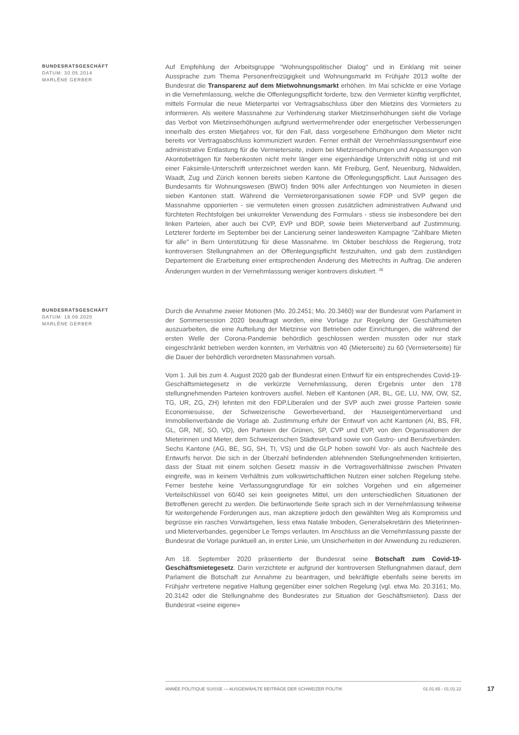BUNDESRATSGESCHÄFT
DATUM: 30.05.2014
MARLÈNE GERBER
Auf Empfehlung der Arbeitsgruppe "Wohnungspolitischer Dialog" und in Einklang mit seiner Aussprache zum Thema Personenfreizügigkeit und Wohnungsmarkt im Frühjahr 2013 wollte der Bundesrat die Transparenz auf dem Mietwohnungsmarkt erhöhen. Im Mai schickte er eine Vorlage in die Vernehmlassung, welche die Offenlegungspflicht forderte, bzw. den Vermieter künftig verpflichtet, mittels Formular die neue Mieterpartei vor Vertragsabschluss über den Mietzins des Vormieters zu informieren. Als weitere Massnahme zur Verhinderung starker Mietzinserhöhungen sieht die Vorlage das Verbot von Mietzinserhöhungen aufgrund wertvermehrender oder energetischer Verbesserungen innerhalb des ersten Mietjahres vor, für den Fall, dass vorgesehene Erhöhungen dem Mieter nicht bereits vor Vertragsabschluss kommuniziert wurden. Ferner enthält der Vernehmlassungsentwurf eine administrative Entlastung für die Vermieterseite, indem bei Mietzinserhöhungen und Anpassungen von Akontobeträgen für Nebenkosten nicht mehr länger eine eigenhändige Unterschrift nötig ist und mit einer Faksimile-Unterschrift unterzeichnet werden kann. Mit Freiburg, Genf, Neuenburg, Nidwalden, Waadt, Zug und Zürich kennen bereits sieben Kantone die Offenlegungspflicht. Laut Aussagen des Bundesamts für Wohnungswesen (BWO) finden 90% aller Anfechtungen von Neumieten in diesen sieben Kantonen statt. Während die Vermieterorganisationen sowie FDP und SVP gegen die Massnahme opponierten - sie vermuteten einen grossen zusätzlichen administrativen Aufwand und fürchteten Rechtsfolgen bei unkorrekter Verwendung des Formulars - stiess sie insbesondere bei den linken Parteien, aber auch bei CVP, EVP und BDP, sowie beim Mieterverband auf Zustimmung. Letzterer forderte im September bei der Lancierung seiner landesweiten Kampagne "Zahlbare Mieten für alle" in Bern Unterstützung für diese Massnahme. Im Oktober beschloss die Regierung, trotz kontroversen Stellungnahmen an der Offenlegungspflicht festzuhalten, und gab dem zuständigen Departement die Erarbeitung einer entsprechenden Änderung des Mietrechts in Auftrag. Die anderen Änderungen wurden in der Vernehmlassung weniger kontrovers diskutiert. <sup>28</sup>
BUNDESRATSGESCHÄFT
DATUM: 18.09.2020
MARLÈNE GERBER
Durch die Annahme zweier Motionen (Mo. 20.2451; Mo. 20.3460) war der Bundesrat vom Parlament in der Sommersession 2020 beauftragt worden, eine Vorlage zur Regelung der Geschäftsmieten auszuarbeiten, die eine Aufteilung der Mietzinse von Betrieben oder Einrichtungen, die während der ersten Welle der Corona-Pandemie behördlich geschlossen werden mussten oder nur stark eingeschränkt betrieben werden konnten, im Verhältnis von 40 (Mieterseite) zu 60 (Vermieterseite) für die Dauer der behördlich verordneten Massnahmen vorsah.
Vom 1. Juli bis zum 4. August 2020 gab der Bundesrat einen Entwurf für ein entsprechendes Covid-19-Geschäftsmietegesetz in die verkürzte Vernehmlassung, deren Ergebnis unter den 178 stellungnehmenden Parteien kontrovers ausfiel. Neben elf Kantonen (AR, BL, GE, LU, NW, OW, SZ, TG, UR, ZG, ZH) lehnten mit den FDP.Liberalen und der SVP auch zwei grosse Parteien sowie Economiesuisse, der Schweizerische Gewerbeverband, der Hauseigentümerverband und Immobilienverbände die Vorlage ab. Zustimmung erfuhr der Entwurf von acht Kantonen (AI, BS, FR, GL, GR, NE, SO, VD), den Parteien der Grünen, SP, CVP und EVP, von den Organisationen der Mieterinnen und Mieter, dem Schweizerischen Städteverband sowie von Gastro- und Berufsverbänden. Sechs Kantone (AG, BE, SG, SH, TI, VS) und die GLP hoben sowohl Vor- als auch Nachteile des Entwurfs hervor. Die sich in der Überzahl befindenden ablehnenden Stellungnehmenden kritisierten, dass der Staat mit einem solchen Gesetz massiv in die Vertragsverhältnisse zwischen Privaten eingreife, was in keinem Verhältnis zum volkswirtschaftlichen Nutzen einer solchen Regelung stehe. Ferner bestehe keine Verfassungsgrundlage für ein solches Vorgehen und ein allgemeiner Verteilschlüssel von 60/40 sei kein geeignetes Mittel, um den unterschiedlichen Situationen der Betroffenen gerecht zu werden. Die befürwortende Seite sprach sich in der Vernehmlassung teilweise für weitergehende Forderungen aus, man akzeptiere jedoch den gewählten Weg als Kompromiss und begrüsse ein rasches Vorwärtsgehen, liess etwa Natalie Imboden, Generalsekretärin des Mieterinnen- und Mieterverbandes, gegenüber Le Temps verlauten. Im Anschluss an die Vernehmlassung passte der Bundesrat die Vorlage punktuell an, in erster Linie, um Unsicherheiten in der Anwendung zu reduzieren.
Am 18. September 2020 präsentierte der Bundesrat seine Botschaft zum Covid-19-Geschäftsmietegesetz. Darin verzichtete er aufgrund der kontroversen Stellungnahmen darauf, dem Parlament die Botschaft zur Annahme zu beantragen, und bekräftigte ebenfalls seine bereits im Frühjahr vertretene negative Haltung gegenüber einer solchen Regelung (vgl. etwa Mo. 20.3161; Mo. 20.3142 oder die Stellungnahme des Bundesrates zur Situation der Geschäftsmieten). Dass der Bundesrat «seine eigene»
ANNÉE POLITIQUE SUISSE — AUSGEWÄHLTE BEITRÄGE DER SCHWEIZER POLITIK 01.01.65 - 01.01.22
17